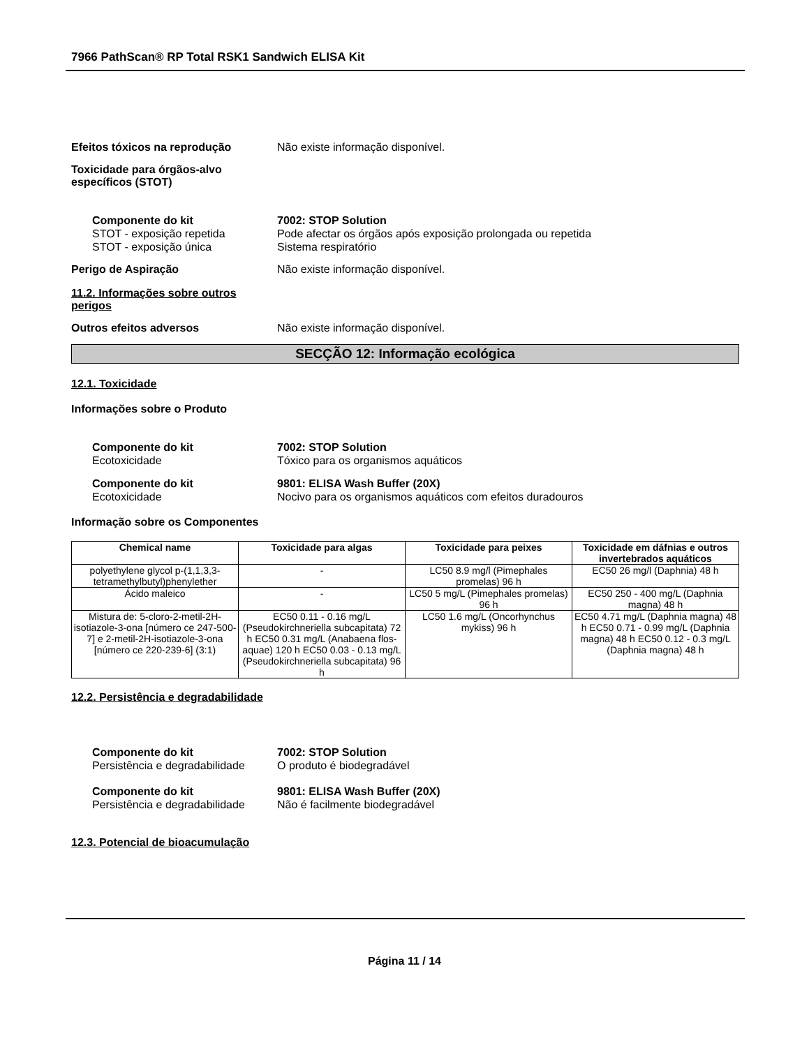7966 PathScan® RP Total RSK1 Sandwich ELISA Kit
Efeitos tóxicos na reprodução Não existe informação disponível.
Toxicidade para órgãos-alvo
específicos (STOT)
Componente do kit 7002: STOP Solution
STOT - exposição repetida Pode afectar os órgãos após exposição prolongada ou repetida
STOT - exposição única Sistema respiratório
Perigo de Aspiração Não existe informação disponível.
11.2. Informações sobre outros
perigos
Outros efeitos adversos Não existe informação disponível.
SECÇÃO 12: Informação ecológica
12.1. Toxicidade
Informações sobre o Produto
Componente do kit 7002: STOP Solution
Ecotoxicidade Tóxico para os organismos aquáticos
Componente do kit 9801: ELISA Wash Buffer (20X)
Ecotoxicidade Nocivo para os organismos aquáticos com efeitos duradouros
Informação sobre os Componentes
| Chemical name | Toxicidade para algas | Toxicidade para peixes | Toxicidade em dáfnias e outros invertebrados aquáticos |
| --- | --- | --- | --- |
| polyethylene glycol p-(1,1,3,3-tetramethylbutyl)phenylether | - | LC50 8.9 mg/l (Pimephales promelas) 96 h | EC50 26 mg/l (Daphnia) 48 h |
| Ácido maleico | - | LC50 5 mg/L (Pimephales promelas) 96 h | EC50 250 - 400 mg/L (Daphnia magna) 48 h |
| Mistura de: 5-cloro-2-metil-2H-isotiazole-3-ona [número ce 247-500-7] e 2-metil-2H-isotiazole-3-ona [número ce 220-239-6] (3:1) | EC50 0.11 - 0.16 mg/L (Pseudokirchneriella subcapitata) 72 h EC50 0.31 mg/L (Anabaena flos-aquae) 120 h EC50 0.03 - 0.13 mg/L (Pseudokirchneriella subcapitata) 96 h | LC50 1.6 mg/L (Oncorhynchus mykiss) 96 h | EC50 4.71 mg/L (Daphnia magna) 48 h EC50 0.71 - 0.99 mg/L (Daphnia magna) 48 h EC50 0.12 - 0.3 mg/L (Daphnia magna) 48 h |
12.2. Persistência e degradabilidade
Componente do kit 7002: STOP Solution
Persistência e degradabilidade O produto é biodegradável
Componente do kit 9801: ELISA Wash Buffer (20X)
Persistência e degradabilidade Não é facilmente biodegradável
12.3. Potencial de bioacumulação
Página 11 / 14